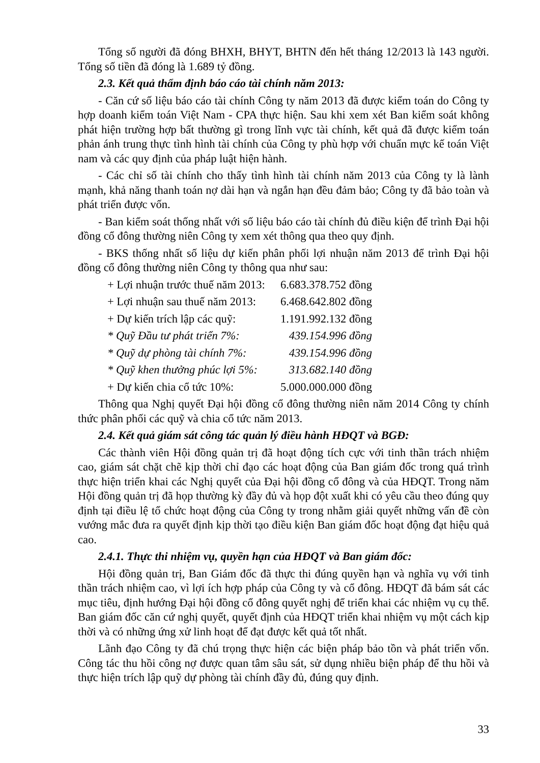Tổng số người đã đóng BHXH, BHYT, BHTN đến hết tháng 12/2013 là 143 người. Tổng số tiền đã đóng là 1.689 tỷ đồng.
2.3. Kết quả thẩm định báo cáo tài chính năm 2013:
- Căn cứ số liệu báo cáo tài chính Công ty năm 2013 đã được kiểm toán do Công ty hợp doanh kiểm toán Việt Nam - CPA thực hiện. Sau khi xem xét Ban kiểm soát không phát hiện trường hợp bất thường gì trong lĩnh vực tài chính, kết quả đã được kiểm toán phản ánh trung thực tình hình tài chính của Công ty phù hợp với chuẩn mực kế toán Việt nam và các quy định của pháp luật hiện hành.
- Các chỉ số tài chính cho thấy tình hình tài chính năm 2013 của Công ty là lành mạnh, khả năng thanh toán nợ dài hạn và ngắn hạn đều đảm bảo; Công ty đã bảo toàn và phát triển được vốn.
- Ban kiểm soát thống nhất với số liệu báo cáo tài chính đủ điều kiện để trình Đại hội đồng cổ đông thường niên Công ty xem xét thông qua theo quy định.
- BKS thống nhất số liệu dự kiến phân phối lợi nhuận năm 2013 để trình Đại hội đồng cổ đông thường niên Công ty thông qua như sau:
| + Lợi nhuận trước thuế năm 2013: | 6.683.378.752 đồng |
| + Lợi nhuận sau thuế năm 2013: | 6.468.642.802 đồng |
| + Dự kiến trích lập các quỹ: | 1.191.992.132 đồng |
| * Quỹ Đầu tư phát triển 7%: | 439.154.996 đồng |
| * Quỹ dự phòng tài chính 7%: | 439.154.996 đồng |
| * Quỹ khen thưởng phúc lợi 5%: | 313.682.140 đồng |
| + Dự kiến chia cổ tức 10%: | 5.000.000.000 đồng |
Thông qua Nghị quyết Đại hội đồng cổ đông thường niên năm 2014 Công ty chính thức phân phối các quỹ và chia cổ tức năm 2013.
2.4. Kết quả giám sát công tác quản lý điều hành HĐQT và BGĐ:
Các thành viên Hội đồng quản trị đã hoạt động tích cực với tinh thần trách nhiệm cao, giám sát chặt chẽ kịp thời chỉ đạo các hoạt động của Ban giám đốc trong quá trình thực hiện triển khai các Nghị quyết của Đại hội đồng cổ đông và của HĐQT. Trong năm Hội đồng quản trị đã họp thường kỳ đầy đủ và họp đột xuất khi có yêu cầu theo đúng quy định tại điều lệ tổ chức hoạt động của Công ty trong nhằm giải quyết những vấn đề còn vướng mắc đưa ra quyết định kịp thời tạo điều kiện Ban giám đốc hoạt động đạt hiệu quả cao.
2.4.1. Thực thi nhiệm vụ, quyền hạn của HĐQT và Ban giám đốc:
Hội đồng quản trị, Ban Giám đốc đã thực thi đúng quyền hạn và nghĩa vụ với tinh thần trách nhiệm cao, vì lợi ích hợp pháp của Công ty và cổ đông. HĐQT đã bám sát các mục tiêu, định hướng Đại hội đồng cổ đông quyết nghị để triển khai các nhiệm vụ cụ thể. Ban giám đốc căn cứ nghị quyết, quyết định của HĐQT triển khai nhiệm vụ một cách kịp thời và có những ứng xử linh hoạt để đạt được kết quả tốt nhất.
Lãnh đạo Công ty đã chú trọng thực hiện các biện pháp bảo tồn và phát triển vốn. Công tác thu hồi công nợ được quan tâm sâu sát, sử dụng nhiều biện pháp để thu hồi và thực hiện trích lập quỹ dự phòng tài chính đầy đủ, đúng quy định.
33